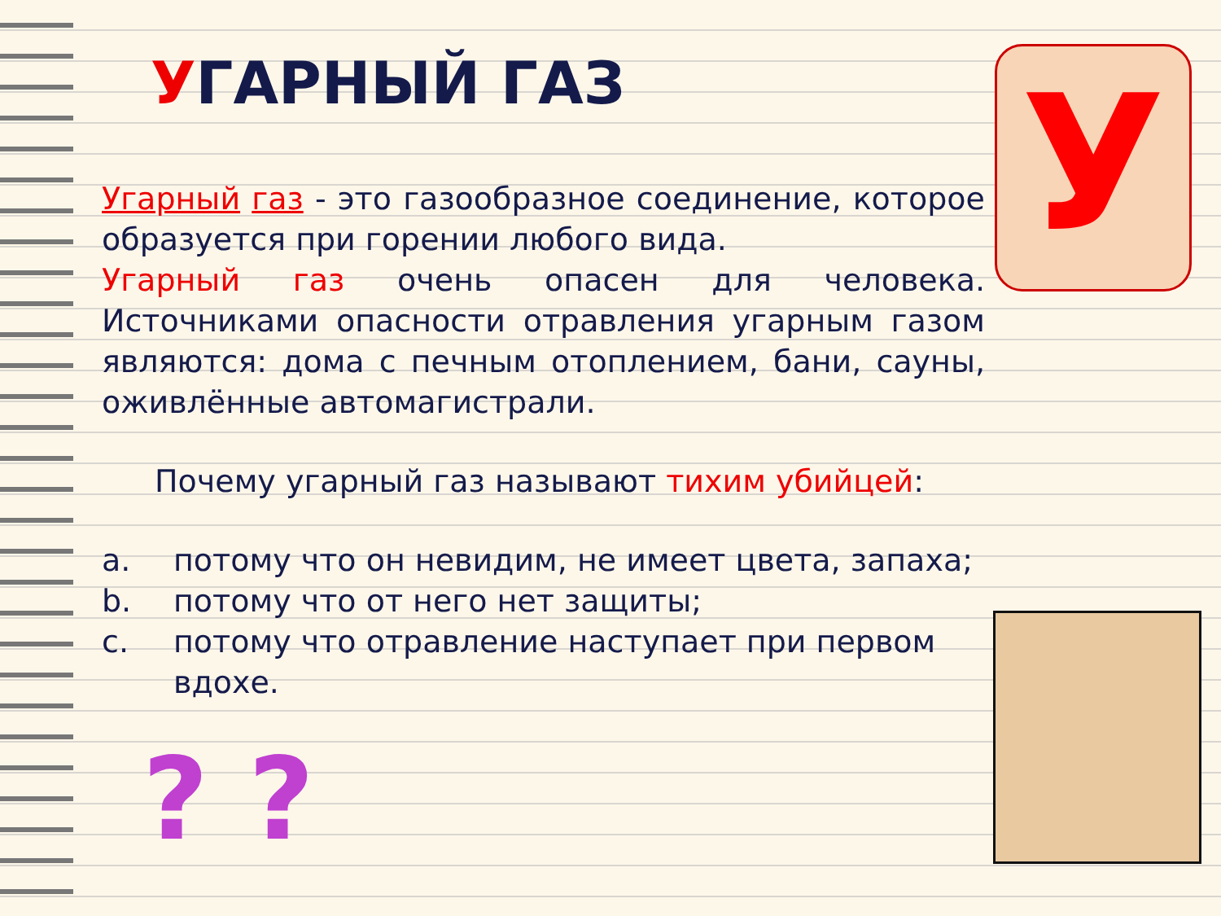УГАРНЫЙ ГАЗ
Угарный газ - это газообразное соединение, которое образуется при горении любого вида.
Угарный газ очень опасен для человека. Источниками опасности отравления угарным газом являются: дома с печным отоплением, бани, сауны, оживлённые автомагистрали.
Почему угарный газ называют тихим убийцей:
a. потому что он невидим, не имеет цвета, запаха;
b. потому что от него нет защиты;
c. потому что отравление наступает при первом вдохе.
У
? ?